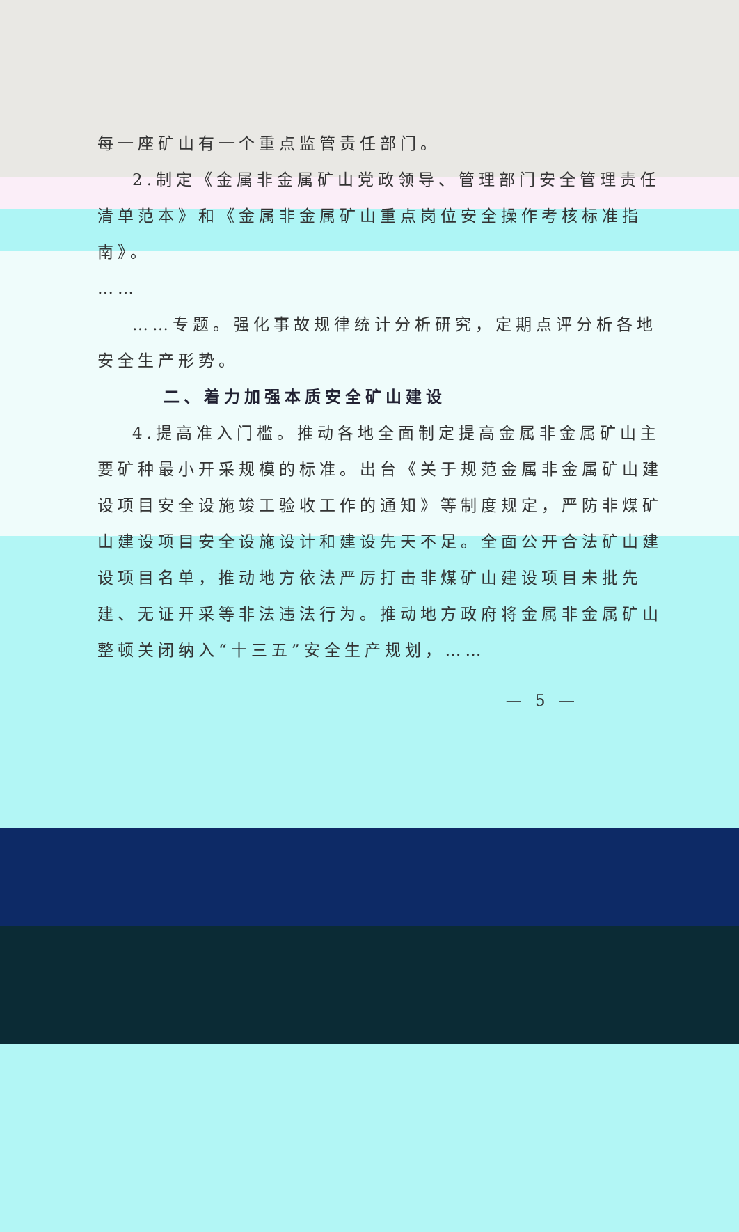每一座矿山有一个重点监管责任部门。
2.制定《金属非金属矿山党政领导、管理部门安全管理责任清单范本》和《金属非金属矿山重点岗位安全操作考核标准指南》。
……
……专题。强化事故规律统计分析研究，定期点评分析各地安全生产形势。
二、着力加强本质安全矿山建设
4.提高准入门槛。推动各地全面制定提高金属非金属矿山主要矿种最小开采规模的标准。出台《关于规范金属非金属矿山建设项目安全设施竣工验收工作的通知》等制度规定，严防非煤矿山建设项目安全设施设计和建设先天不足。全面公开合法矿山建设项目名单，推动地方依法严厉打击非煤矿山建设项目未批先建、无证开采等非法违法行为。推动地方政府将金属非金属矿山整顿关闭纳入“十三五”安全生产规划，……
— 5 —